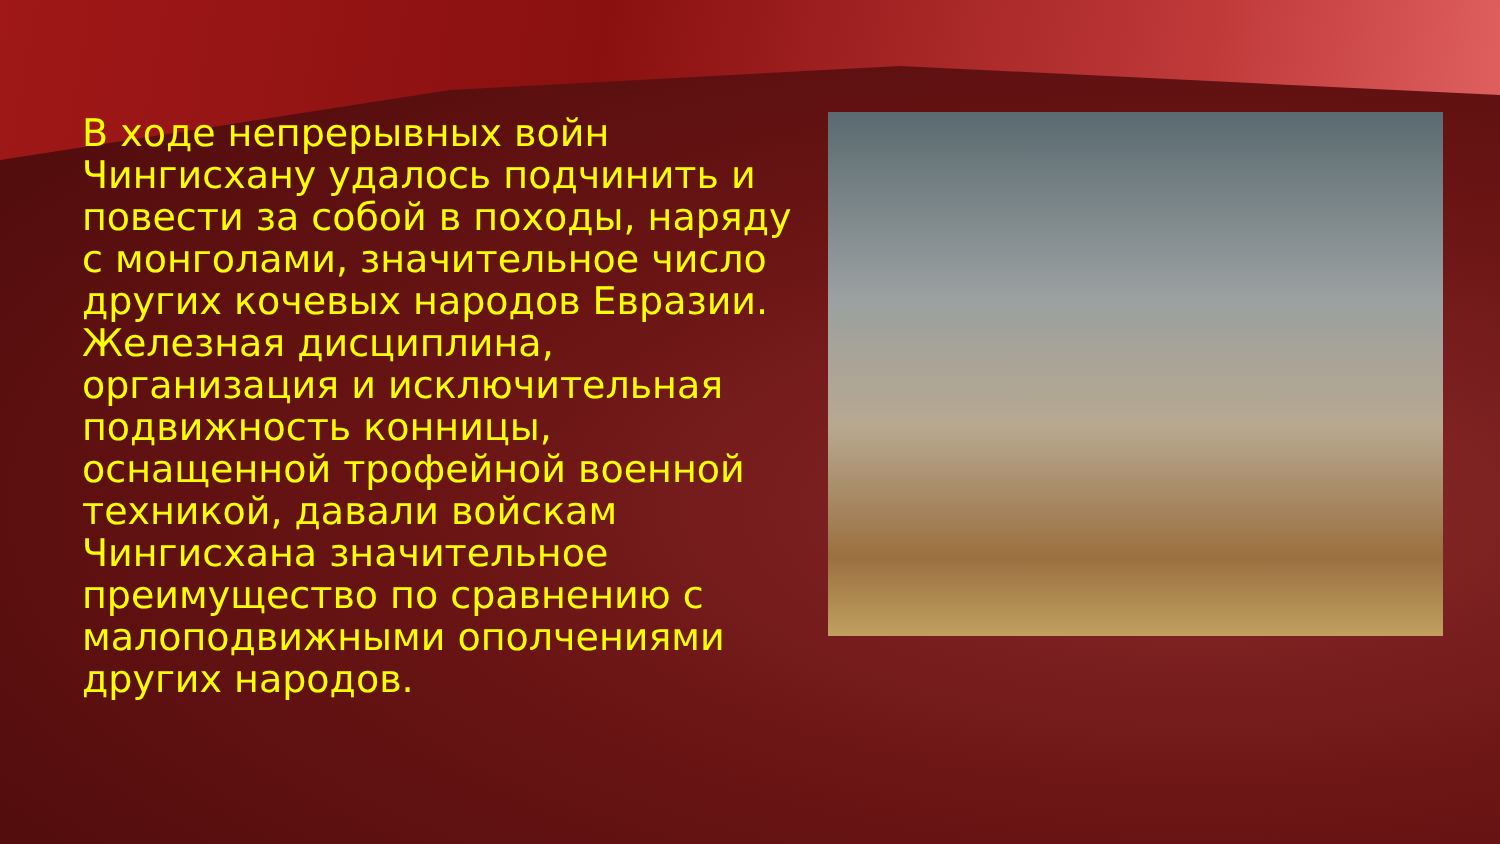В ходе непрерывных войн Чингисхану удалось подчинить и повести за собой в походы, наряду с монголами, значительное число других кочевых народов Евразии. Железная дисциплина, организация и исключительная подвижность конницы, оснащенной трофейной военной техникой, давали войскам Чингисхана значительное преимущество по сравнению с малоподвижными ополчениями других народов.